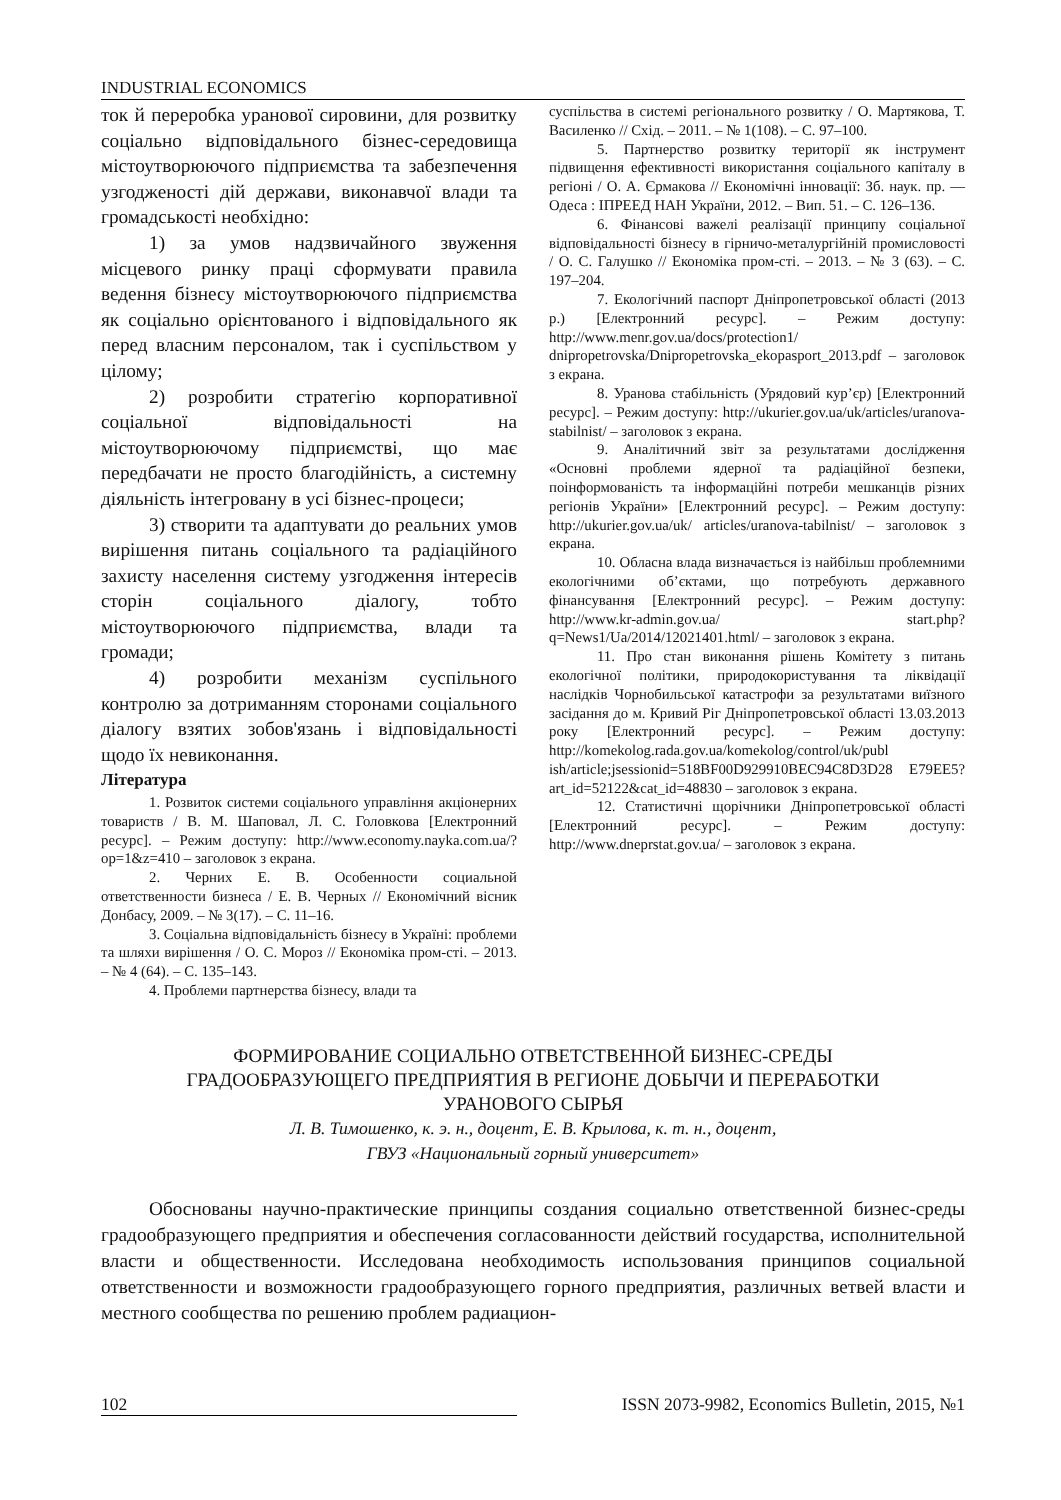INDUSTRIAL ECONOMICS
ток й переробка уранової сировини, для розвитку соціально відповідального бізнес-середовища містоутворюючого підприємства та забезпечення узгодженості дій держави, виконавчої влади та громадськості необхідно:
1) за умов надзвичайного звуження місцевого ринку праці сформувати правила ведення бізнесу містоутворюючого підприємства як соціально орієнтованого і відповідального як перед власним персоналом, так і суспільством у цілому;
2) розробити стратегію корпоративної соціальної відповідальності на містоутворюючому підприємстві, що має передбачати не просто благодійність, а системну діяльність інтегровану в усі бізнес-процеси;
3) створити та адаптувати до реальних умов вирішення питань соціального та радіаційного захисту населення систему узгодження інтересів сторін соціального діалогу, тобто містоутворюючого підприємства, влади та громади;
4) розробити механізм суспільного контролю за дотриманням сторонами соціального діалогу взятих зобов'язань і відповідальності щодо їх невиконання.
Література
1. Розвиток системи соціального управління акціонерних товариств / В. М. Шаповал, Л. С. Головкова [Електронний ресурс]. – Режим доступу: http://www.economy.nayka.com.ua/?op=1&z=410 – заголовок з екрана.
2. Черних Е. В. Особенности социальной ответственности бизнеса / Е. В. Черных // Економічний вісник Донбасу, 2009. – № 3(17). – С. 11–16.
3. Соціальна відповідальність бізнесу в Україні: проблеми та шляхи вирішення / О. С. Мороз // Економіка пром-сті. – 2013. – № 4 (64). – С. 135–143.
4. Проблеми партнерства бізнесу, влади та
суспільства в системі регіонального розвитку / О. Мартякова, Т. Василенко // Схід. – 2011. – № 1(108). – С. 97–100.
5. Партнерство розвитку території як інструмент підвищення ефективності використання соціального капіталу в регіоні / О. А. Єрмакова // Економічні інновації: Зб. наук. пр. — Одеса : ІПРЕЕД НАН України, 2012. – Вип. 51. – С. 126–136.
6. Фінансові важелі реалізації принципу соціальної відповідальності бізнесу в гірничо-металургійній промисловості / О. С. Галушко // Економіка пром-сті. – 2013. – № 3 (63). – С. 197–204.
7. Екологічний паспорт Дніпропетровської області (2013 р.) [Електронний ресурс]. – Режим доступу: http://www.menr.gov.ua/docs/protection1/ dnipropetrovska/Dnipropetrovska_ekopasport_2013.pdf – заголовок з екрана.
8. Уранова стабільність (Урядовий кур’єр) [Електронний ресурс]. – Режим доступу: http://ukurier.gov.ua/uk/articles/uranova-stabilnist/ – заголовок з екрана.
9. Аналітичний звіт за результатами дослідження «Основні проблеми ядерної та радіаційної безпеки, поінформованість та інформаційні потреби мешканців різних регіонів України» [Електронний ресурс]. – Режим доступу: http://ukurier.gov.ua/uk/ articles/uranova-tabilnist/ – заголовок з екрана.
10. Обласна влада визначається із найбільш проблемними екологічними об’єктами, що потребують державного фінансування [Електронний ресурс]. – Режим доступу: http://www.kr-admin.gov.ua/ start.php?q=News1/Ua/2014/12021401.html/ – заголовок з екрана.
11. Про стан виконання рішень Комітету з питань екологічної політики, природокористування та ліквідації наслідків Чорнобильської катастрофи за результатами виїзного засідання до м. Кривий Ріг Дніпропетровської області 13.03.2013 року [Електронний ресурс]. – Режим доступу: http://komekolog.rada.gov.ua/komekolog/control/uk/publ ish/article;jsessionid=518BF00D929910BEC94C8D3D28 E79EE5?art_id=52122&cat_id=48830 – заголовок з екрана.
12. Статистичні щорічники Дніпропетровської області [Електронний ресурс]. – Режим доступу: http://www.dneprstat.gov.ua/ – заголовок з екрана.
ФОРМИРОВАНИЕ СОЦИАЛЬНО ОТВЕТСТВЕННОЙ БИЗНЕС-СРЕДЫ
ГРАДООБРАЗУЮЩЕГО ПРЕДПРИЯТИЯ В РЕГИОНЕ ДОБЫЧИ И ПЕРЕРАБОТКИ
УРАНОВОГО СЫРЬЯ
Л. В. Тимошенко, к. э. н., доцент, Е. В. Крылова, к. т. н., доцент,
ГВУЗ «Национальный горный университет»
Обоснованы научно-практические принципы создания социально ответственной бизнес-среды градообразующего предприятия и обеспечения согласованности действий государства, исполнительной власти и общественности. Исследована необходимость использования принципов социальной ответственности и возможности градообразующего горного предприятия, различных ветвей власти и местного сообщества по решению проблем радиацион-
102 ISSN 2073-9982, Economics Bulletin, 2015, №1